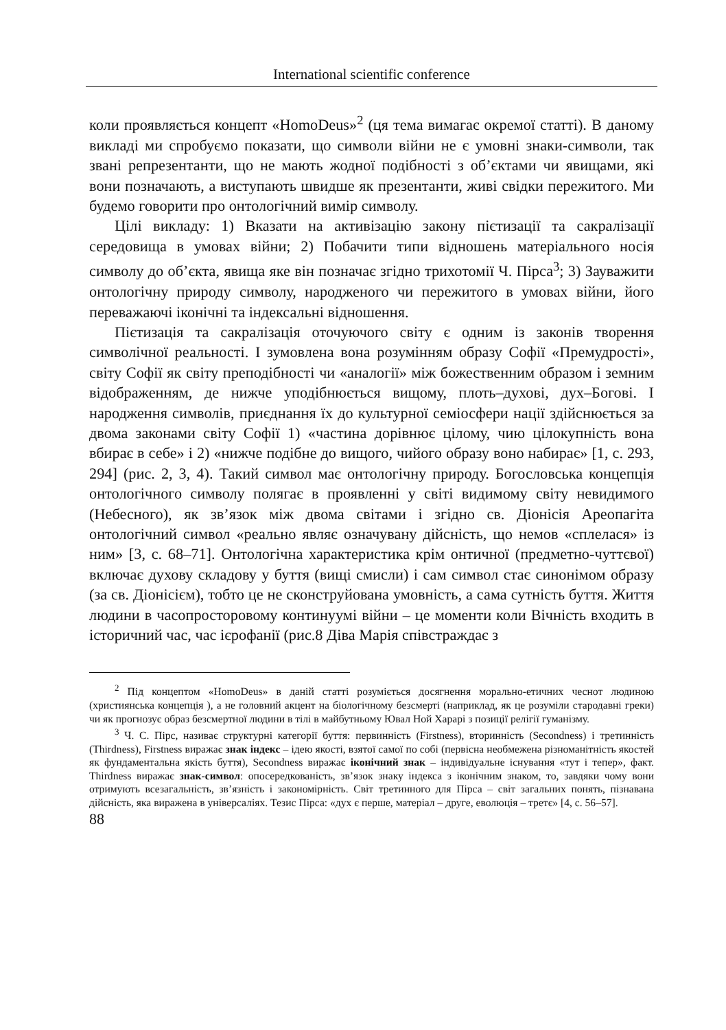International scientific conference
коли проявляється концепт «HomoDeus»<sup>2</sup> (ця тема вимагає окремої статті). В даному викладі ми спробуємо показати, що символи війни не є умовні знаки-символи, так звані репрезентанти, що не мають жодної подібності з об’єктами чи явищами, які вони позначають, а виступають швидше як презентанти, живі свідки пережитого. Ми будемо говорити про онтологічний вимір символу.
Цілі викладу: 1) Вказати на активізацію закону пієтизації та сакралізації середовища в умовах війни; 2) Побачити типи відношень матеріального носія символу до об’єкта, явища яке він позначає згідно трихотомії Ч. Пірса<sup>3</sup>; 3) Зауважити онтологічну природу символу, народженого чи пережитого в умовах війни, його переважаючі іконічні та індексальні відношення.
Пієтизація та сакралізація оточуючого світу є одним із законів творення символічної реальності. І зумовлена вона розумінням образу Софії «Премудрості», світу Софії як світу преподібності чи «аналогії» між божественним образом і земним відображенням, де нижче уподібнюється вищому, плоть–духові, дух–Богові. І народження символів, приєднання їх до культурної семіосфери нації здійснюється за двома законами світу Софії 1) «частина дорівнює цілому, чию цілокупність вона вбирає в себе» і 2) «нижче подібне до вищого, чийого образу воно набирає» [1, с. 293, 294] (рис. 2, 3, 4). Такий символ має онтологічну природу. Богословська концепція онтологічного символу полягає в проявленні у світі видимому світу невидимого (Небесного), як зв’язок між двома світами і згідно св. Діонісія Ареопагіта онтологічний символ «реально являє означувану дійсність, що немов «сплелася» із ним» [3, с. 68–71]. Онтологічна характеристика крім онтичної (предметно-чуттєвої) включає духову складову у буття (вищі смисли) і сам символ стає синонімом образу (за св. Діонісієм), тобто це не сконструйована умовність, а сама сутність буття. Життя людини в часопросторовому континуумі війни – це моменти коли Вічність входить в історичний час, час ієрофанії (рис.8 Діва Марія співстраждає з
<sup>2</sup> Під концептом «HomoDeus» в даній статті розуміється досягнення морально-етичних чеснот людиною (християнська концепція ), а не головний акцент на біологічному безсмерті (наприклад, як це розуміли стародавні греки) чи як прогнозує образ безсмертної людини в тілі в майбутньому Ювал Ной Харарі з позиції релігії гуманізму.
<sup>3</sup> Ч. С. Пірс, називає структурні категорії буття: первинність (Firstness), вторинність (Secondness) і третинність (Thirdness), Firstness виражає знак індекс – ідею якості, взятої самої по собі (первісна необмежена різноманітність якостей як фундаментальна якість буття), Secondness виражає іконічний знак – індивідуальне існування «тут і тепер», факт. Thirdness виражає знак-символ: опосередкованість, зв’язок знаку індекса з іконічним знаком, то, завдяки чому вони отримують всезагальність, зв’язність і закономірність. Світ третинного для Пірса – світ загальних понять, пізнавана дійсність, яка виражена в універсаліях. Тезис Пірса: «дух є перше, матеріал – друге, еволюція – третє» [4, с. 56–57].
88